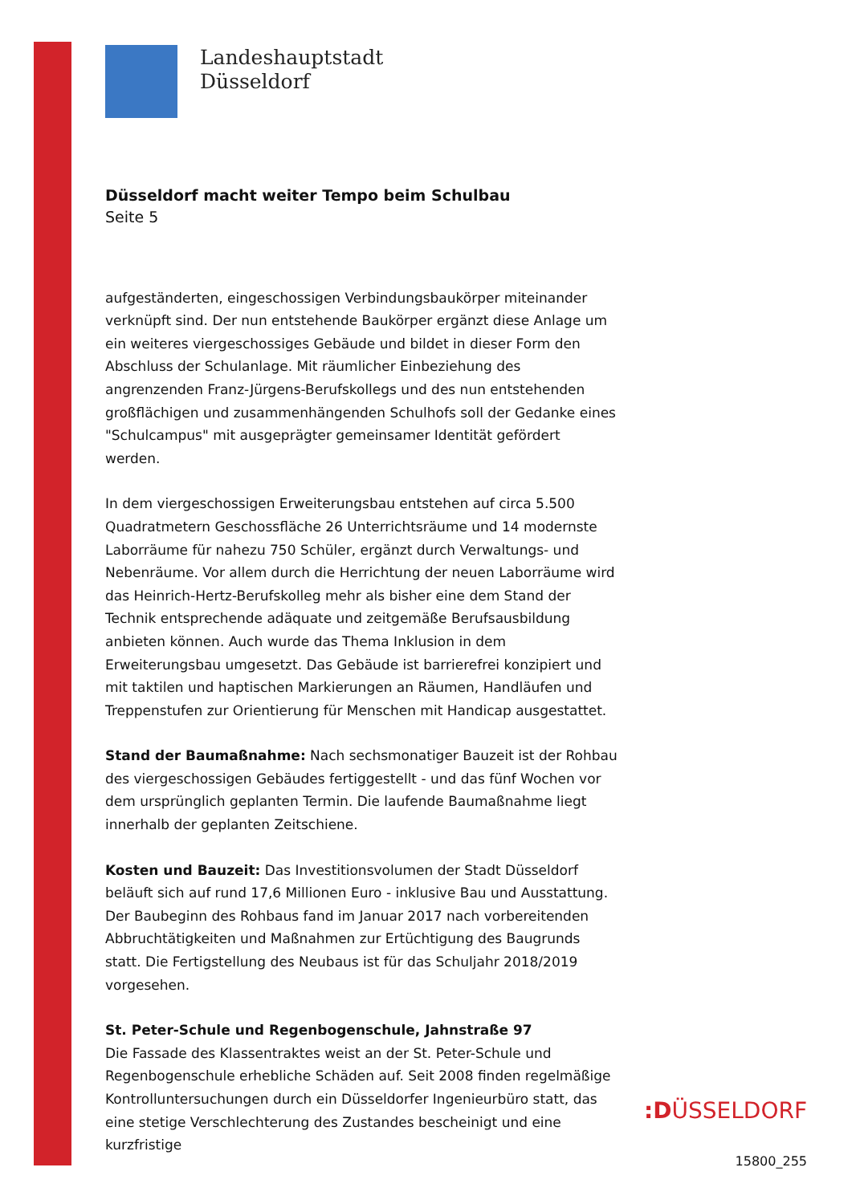Landeshauptstadt
Düsseldorf
Düsseldorf macht weiter Tempo beim Schulbau
Seite 5
aufgeständerten, eingeschossigen Verbindungsbaukörper miteinander verknüpft sind. Der nun entstehende Baukörper ergänzt diese Anlage um ein weiteres viergeschossiges Gebäude und bildet in dieser Form den Abschluss der Schulanlage. Mit räumlicher Einbeziehung des angrenzenden Franz-Jürgens-Berufskollegs und des nun entstehenden großflächigen und zusammenhängenden Schulhofs soll der Gedanke eines "Schulcampus" mit ausgeprägter gemeinsamer Identität gefördert werden.
In dem viergeschossigen Erweiterungsbau entstehen auf circa 5.500 Quadratmetern Geschossfläche 26 Unterrichtsräume und 14 modernste Laborräume für nahezu 750 Schüler, ergänzt durch Verwaltungs- und Nebenräume. Vor allem durch die Herrichtung der neuen Laborräume wird das Heinrich-Hertz-Berufskolleg mehr als bisher eine dem Stand der Technik entsprechende adäquate und zeitgemäße Berufsausbildung anbieten können. Auch wurde das Thema Inklusion in dem Erweiterungsbau umgesetzt. Das Gebäude ist barrierefrei konzipiert und mit taktilen und haptischen Markierungen an Räumen, Handläufen und Treppenstufen zur Orientierung für Menschen mit Handicap ausgestattet.
Stand der Baumaßnahme: Nach sechsmonatiger Bauzeit ist der Rohbau des viergeschossigen Gebäudes fertiggestellt - und das fünf Wochen vor dem ursprünglich geplanten Termin. Die laufende Baumaßnahme liegt innerhalb der geplanten Zeitschiene.
Kosten und Bauzeit: Das Investitionsvolumen der Stadt Düsseldorf beläuft sich auf rund 17,6 Millionen Euro - inklusive Bau und Ausstattung. Der Baubeginn des Rohbaus fand im Januar 2017 nach vorbereitenden Abbruchtätigkeiten und Maßnahmen zur Ertüchtigung des Baugrunds statt. Die Fertigstellung des Neubaus ist für das Schuljahr 2018/2019 vorgesehen.
St. Peter-Schule und Regenbogenschule, Jahnstraße 97
Die Fassade des Klassentraktes weist an der St. Peter-Schule und Regenbogenschule erhebliche Schäden auf. Seit 2008 finden regelmäßige Kontrolluntersuchungen durch ein Düsseldorfer Ingenieurbüro statt, das eine stetige Verschlechterung des Zustandes bescheinigt und eine kurzfristige
:DÜSSELDORF
15800_255